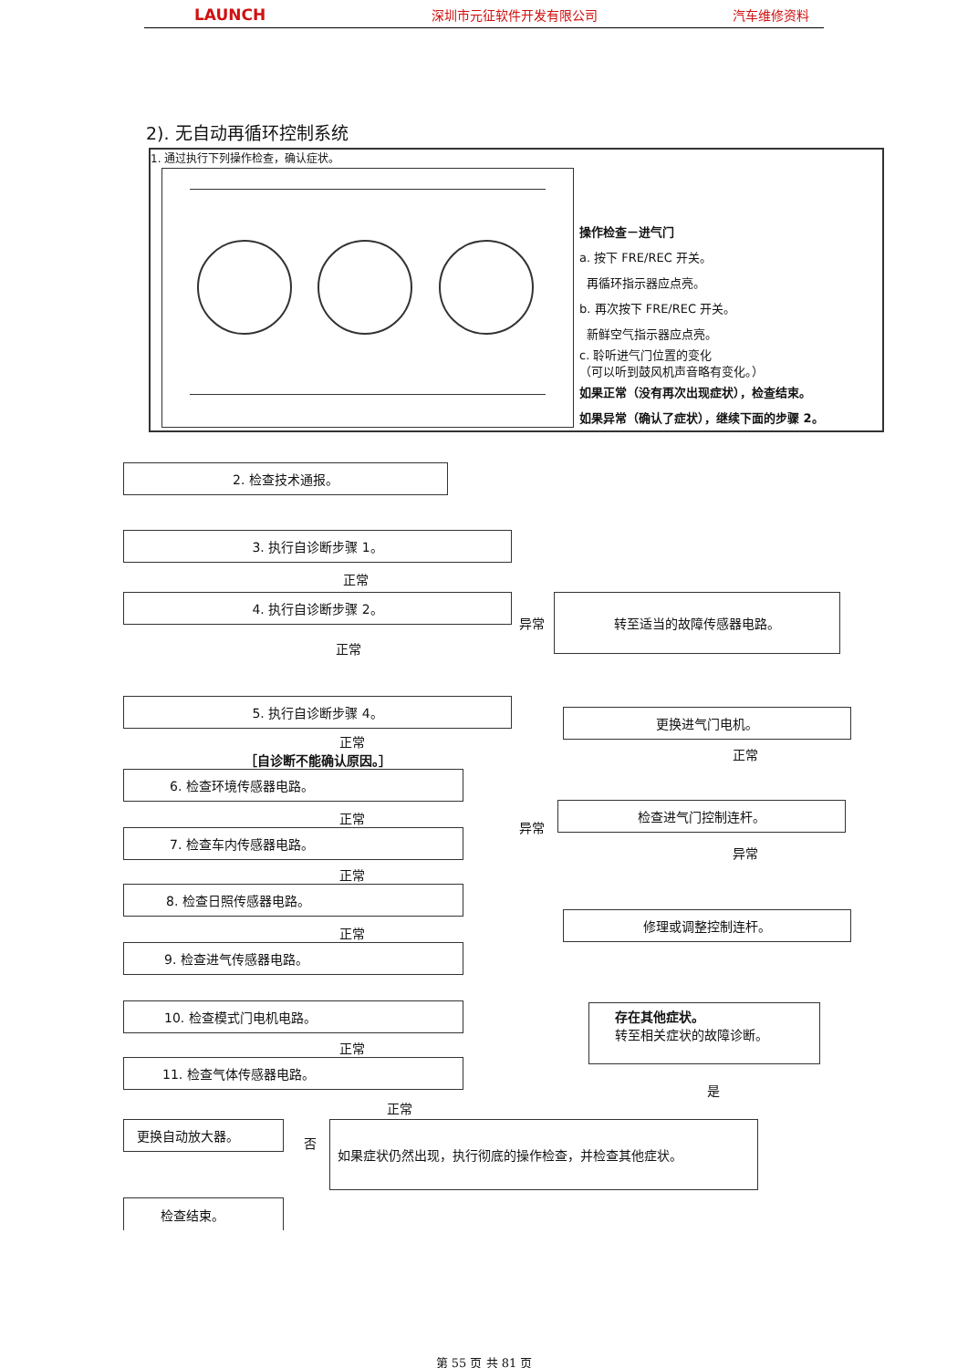LAUNCH 深圳市元征软件开发有限公司 汽车维修资料
2). 无自动再循环控制系统
1. 通过执行下列操作检查，确认症状。
操作检查－进气门
a. 按下 FRE/REC 开关。
再循环指示器应点亮。
b. 再次按下 FRE/REC 开关。
新鲜空气指示器应点亮。
c. 聆听进气门位置的变化
（可以听到鼓风机声音略有变化。）
如果正常（没有再次出现症状），检查结束。
如果异常（确认了症状），继续下面的步骤 2。
2. 检查技术通报。
3. 执行自诊断步骤 1。
正常
4. 执行自诊断步骤 2。
异常
转至适当的故障传感器电路。
正常
5. 执行自诊断步骤 4。
正常
［自诊断不能确认原因。］
6. 检查环境传感器电路。
正常
7. 检查车内传感器电路。
正常
8. 检查日照传感器电路。
正常
9. 检查进气传感器电路。
10. 检查模式门电机电路。
正常
11. 检查气体传感器电路。
更换进气门电机。
正常
异常
检查进气门控制连杆。
异常
修理或调整控制连杆。
存在其他症状。
转至相关症状的故障诊断。
是
正常
更换自动放大器。
检查结束。
否
如果症状仍然出现，执行彻底的操作检查，并检查其他症状。
第 55 页 共 81 页